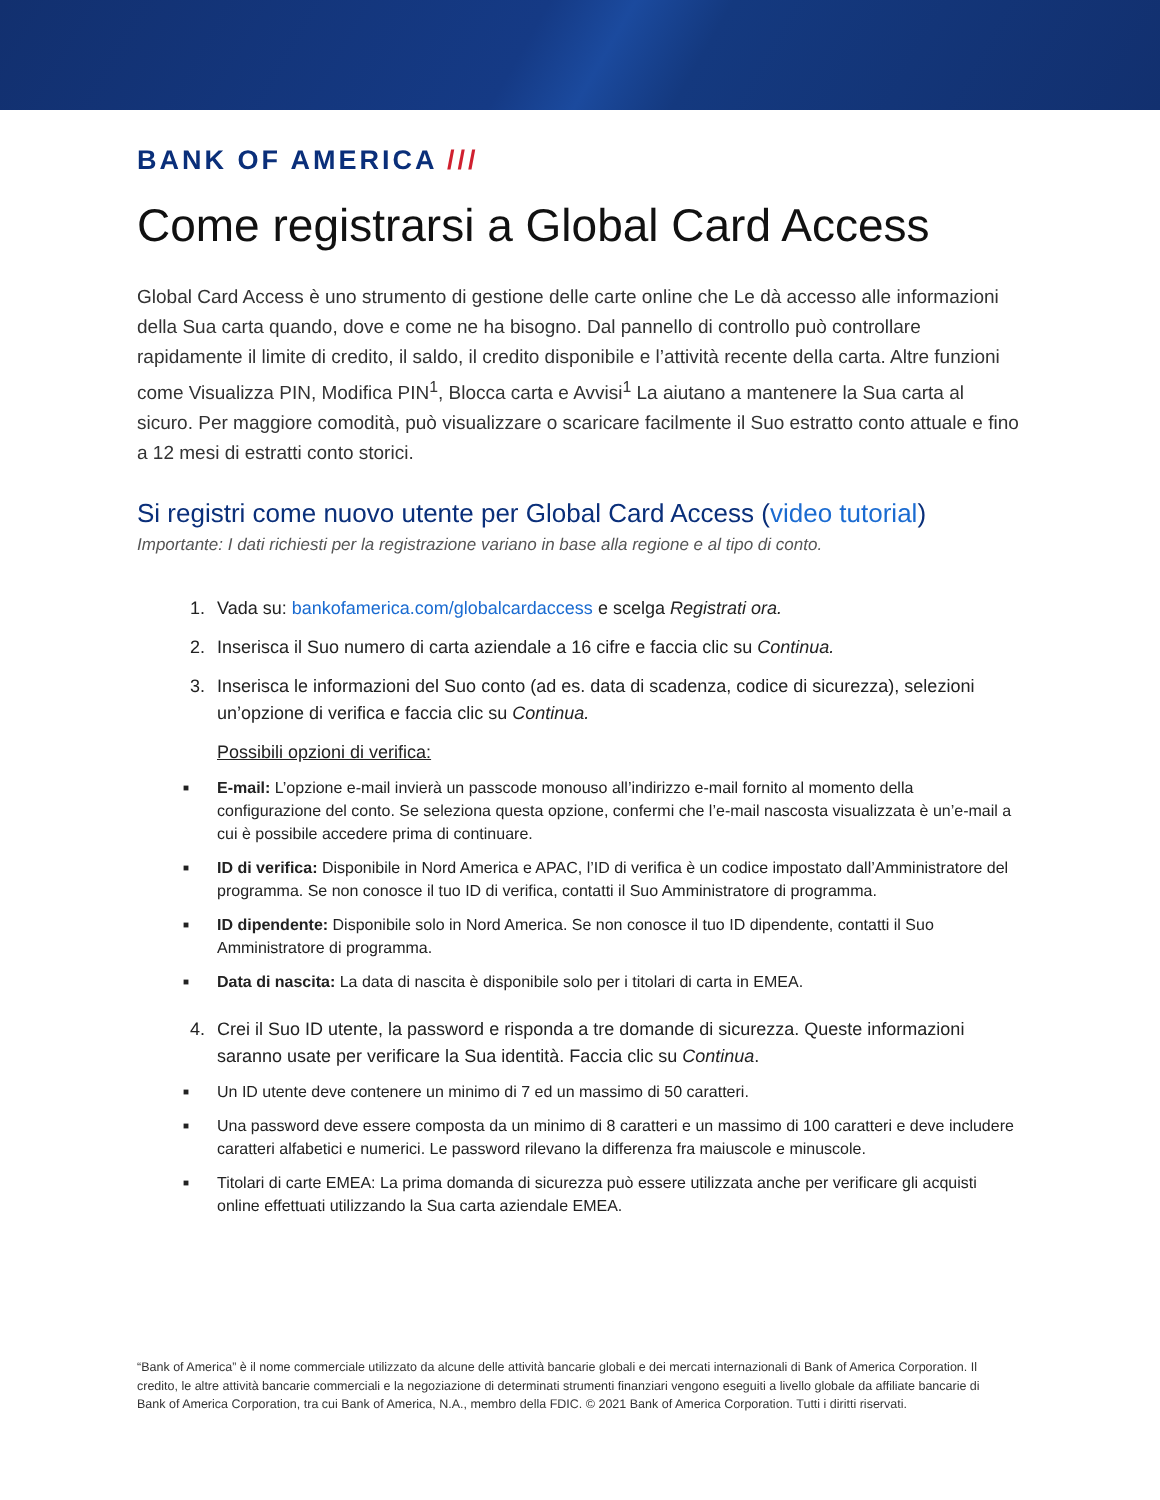BANK OF AMERICA ///
Come registrarsi a Global Card Access
Global Card Access è uno strumento di gestione delle carte online che Le dà accesso alle informazioni della Sua carta quando, dove e come ne ha bisogno. Dal pannello di controllo può controllare rapidamente il limite di credito, il saldo, il credito disponibile e l’attività recente della carta. Altre funzioni come Visualizza PIN, Modifica PIN<sup>1</sup>, Blocca carta e Avvisi<sup>1</sup> La aiutano a mantenere la Sua carta al sicuro. Per maggiore comodità, può visualizzare o scaricare facilmente il Suo estratto conto attuale e fino a 12 mesi di estratti conto storici.
Si registri come nuovo utente per Global Card Access (video tutorial)
Importante: I dati richiesti per la registrazione variano in base alla regione e al tipo di conto.
1. Vada su: bankofamerica.com/globalcardaccess e scelga Registrati ora.
2. Inserisca il Suo numero di carta aziendale a 16 cifre e faccia clic su Continua.
3. Inserisca le informazioni del Suo conto (ad es. data di scadenza, codice di sicurezza), selezioni un’opzione di verifica e faccia clic su Continua.
Possibili opzioni di verifica:
■
E-mail: L’opzione e-mail invierà un passcode monouso all’indirizzo e-mail fornito al momento della configurazione del conto. Se seleziona questa opzione, confermi che l’e-mail nascosta visualizzata è un’e-mail a cui è possibile accedere prima di continuare.
■
ID di verifica: Disponibile in Nord America e APAC, l’ID di verifica è un codice impostato dall’Amministratore del programma. Se non conosce il tuo ID di verifica, contatti il Suo Amministratore di programma.
■
ID dipendente: Disponibile solo in Nord America. Se non conosce il tuo ID dipendente, contatti il Suo Amministratore di programma.
■
Data di nascita: La data di nascita è disponibile solo per i titolari di carta in EMEA.
4. Crei il Suo ID utente, la password e risponda a tre domande di sicurezza. Queste informazioni saranno usate per verificare la Sua identità. Faccia clic su Continua.
■
Un ID utente deve contenere un minimo di 7 ed un massimo di 50 caratteri.
■
Una password deve essere composta da un minimo di 8 caratteri e un massimo di 100 caratteri e deve includere caratteri alfabetici e numerici. Le password rilevano la differenza fra maiuscole e minuscole.
■
Titolari di carte EMEA: La prima domanda di sicurezza può essere utilizzata anche per verificare gli acquisti online effettuati utilizzando la Sua carta aziendale EMEA.
“Bank of America” è il nome commerciale utilizzato da alcune delle attività bancarie globali e dei mercati internazionali di Bank of America Corporation. Il credito, le altre attività bancarie commerciali e la negoziazione di determinati strumenti finanziari vengono eseguiti a livello globale da affiliate bancarie di Bank of America Corporation, tra cui Bank of America, N.A., membro della FDIC. © 2021 Bank of America Corporation. Tutti i diritti riservati.